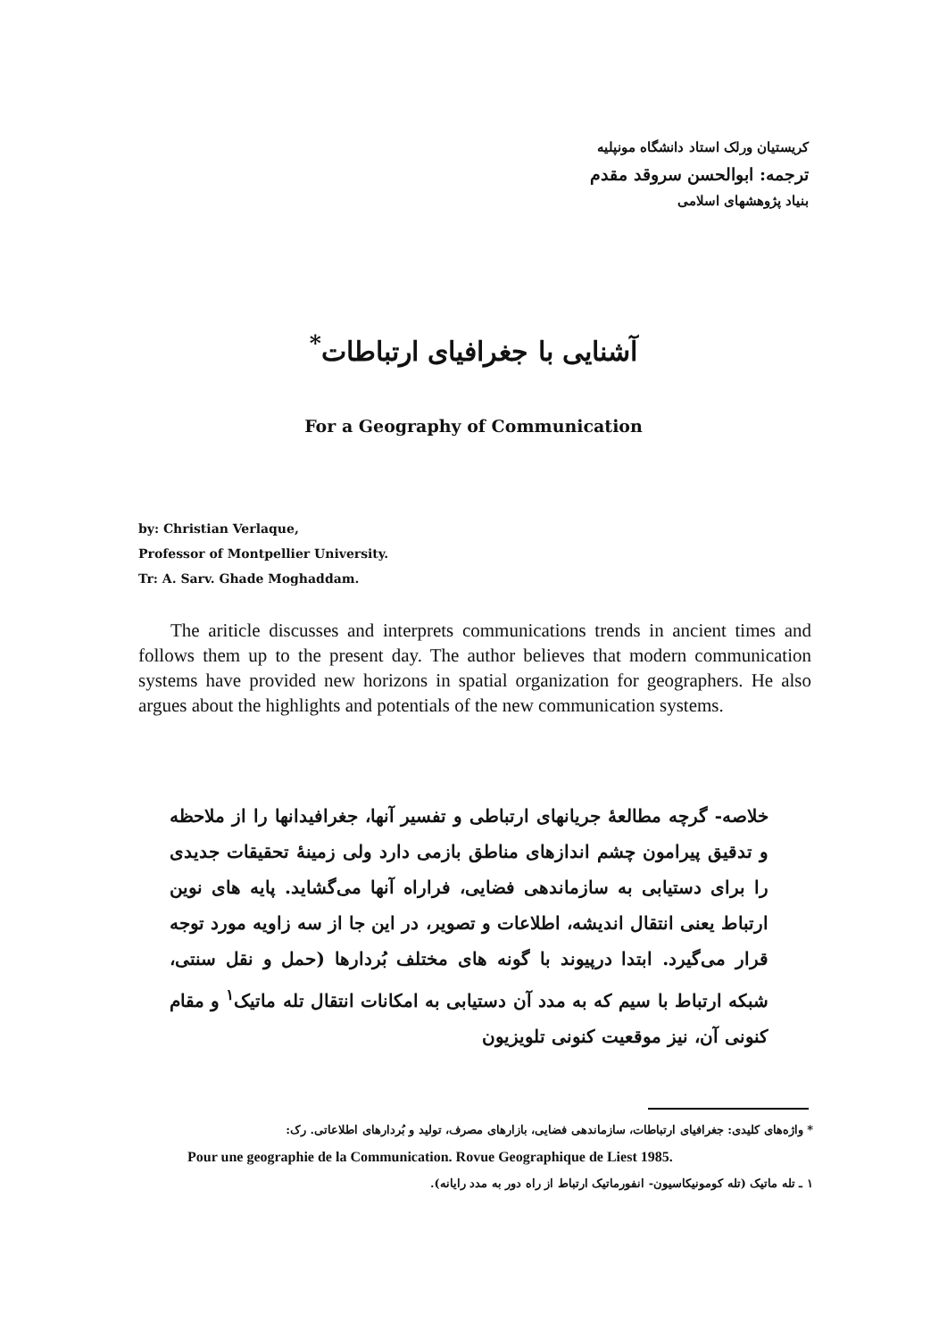کریستیان ورلک استاد دانشگاه مونپلیه
ترجمه: ابوالحسن سروقد مقدم
بنیاد پژوهشهای اسلامی
آشنایی با جغرافیای ارتباطات<sup>*</sup>
For a Geography of Communication
by: Christian Verlaque,
Professor of Montpellier University.
Tr: A. Sarv. Ghade Moghaddam.
The ariticle discusses and interprets communications trends in ancient times and follows them up to the present day. The author believes that modern communication systems have provided new horizons in spatial organization for geographers. He also argues about the highlights and potentials of the new communication systems.
خلاصه- گرچه مطالعهٔ جریانهای ارتباطی و تفسیر آنها، جغرافیدانها را از ملاحظه و تدقیق پیرامون چشم اندازهای مناطق بازمی دارد ولی زمینهٔ تحقیقات جدیدی را برای دستیابی به سازماندهی فضایی، فراراه آنها می‌گشاید. پایه های نوین ارتباط یعنی انتقال اندیشه، اطلاعات و تصویر، در این جا از سه زاویه مورد توجه قرار می‌گیرد. ابتدا درپیوند با گونه های مختلف بُردارها (حمل و نقل سنتی، شبکه ارتباط با سیم که به مدد آن دستیابی به امکانات انتقال تله ماتیک<sup>۱</sup> و مقام کنونی آن، نیز موقعیت کنونی تلویزیون
* واژه‌های کلیدی: جغرافیای ارتباطات، سازماندهی فضایی، بازارهای مصرف، تولید و بُردارهای اطلاعاتی. رک:
Pour une geographie de la Communication. Rovue Geographique de Liest 1985.
۱ ـ تله ماتیک (تله کومونیکاسیون- انفورماتیک ارتباط از راه دور به مدد رایانه).